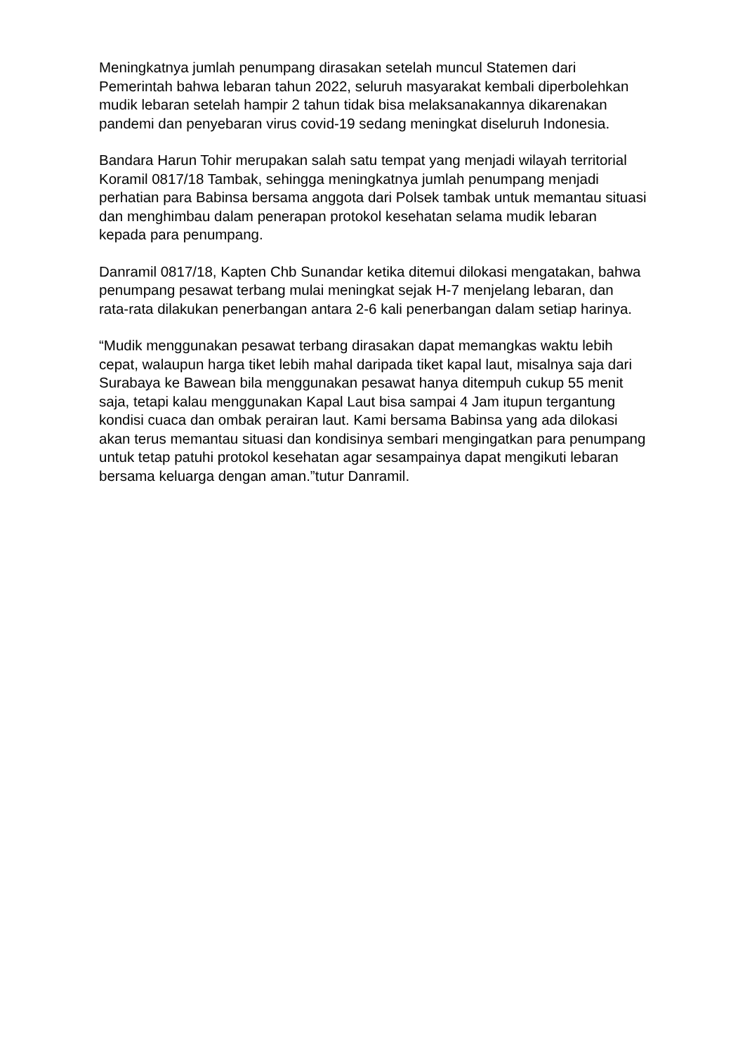Meningkatnya jumlah penumpang dirasakan setelah muncul Statemen dari Pemerintah bahwa lebaran tahun 2022, seluruh masyarakat kembali diperbolehkan mudik lebaran setelah hampir 2 tahun tidak bisa melaksanakannya dikarenakan pandemi dan penyebaran virus covid-19 sedang meningkat diseluruh Indonesia.
Bandara Harun Tohir merupakan salah satu tempat yang menjadi wilayah territorial Koramil 0817/18 Tambak, sehingga meningkatnya jumlah penumpang menjadi perhatian para Babinsa bersama anggota dari Polsek tambak untuk memantau situasi dan menghimbau dalam penerapan protokol kesehatan selama mudik lebaran kepada para penumpang.
Danramil 0817/18, Kapten Chb Sunandar ketika ditemui dilokasi mengatakan, bahwa penumpang pesawat terbang mulai meningkat sejak H-7 menjelang lebaran, dan rata-rata dilakukan penerbangan antara 2-6 kali penerbangan dalam setiap harinya.
“Mudik menggunakan pesawat terbang dirasakan dapat memangkas waktu lebih cepat, walaupun harga tiket lebih mahal daripada tiket kapal laut, misalnya saja dari Surabaya ke Bawean bila menggunakan pesawat hanya ditempuh cukup 55 menit saja, tetapi kalau menggunakan Kapal Laut bisa sampai 4 Jam itupun tergantung kondisi cuaca dan ombak perairan laut. Kami bersama Babinsa yang ada dilokasi akan terus memantau situasi dan kondisinya sembari mengingatkan para penumpang untuk tetap patuhi protokol kesehatan agar sesampainya dapat mengikuti lebaran bersama keluarga dengan aman.”tutur Danramil.